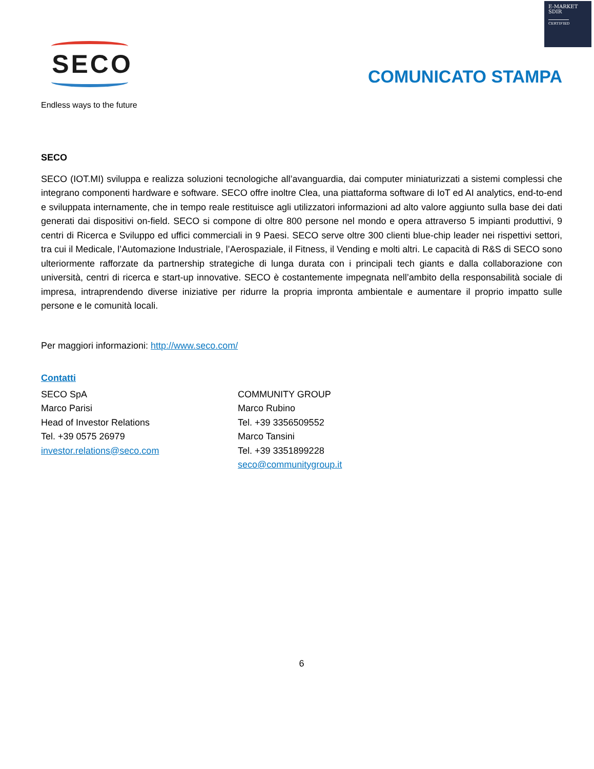E-MARKET
SDIR
CERTIFIED
SECO
Endless ways to the future
COMUNICATO STAMPA
SECO
SECO (IOT.MI) sviluppa e realizza soluzioni tecnologiche all’avanguardia, dai computer miniaturizzati a sistemi complessi che integrano componenti hardware e software. SECO offre inoltre Clea, una piattaforma software di IoT ed AI analytics, end-to-end e sviluppata internamente, che in tempo reale restituisce agli utilizzatori informazioni ad alto valore aggiunto sulla base dei dati generati dai dispositivi on-field. SECO si compone di oltre 800 persone nel mondo e opera attraverso 5 impianti produttivi, 9 centri di Ricerca e Sviluppo ed uffici commerciali in 9 Paesi. SECO serve oltre 300 clienti blue-chip leader nei rispettivi settori, tra cui il Medicale, l’Automazione Industriale, l’Aerospaziale, il Fitness, il Vending e molti altri. Le capacità di R&S di SECO sono ulteriormente rafforzate da partnership strategiche di lunga durata con i principali tech giants e dalla collaborazione con università, centri di ricerca e start-up innovative. SECO è costantemente impegnata nell’ambito della responsabilità sociale di impresa, intraprendendo diverse iniziative per ridurre la propria impronta ambientale e aumentare il proprio impatto sulle persone e le comunità locali.
Per maggiori informazioni: http://www.seco.com/
Contatti
SECO SpA
Marco Parisi
Head of Investor Relations
Tel. +39 0575 26979
investor.relations@seco.com
COMMUNITY GROUP
Marco Rubino
Tel. +39 3356509552
Marco Tansini
Tel. +39 3351899228
seco@communitygroup.it
6